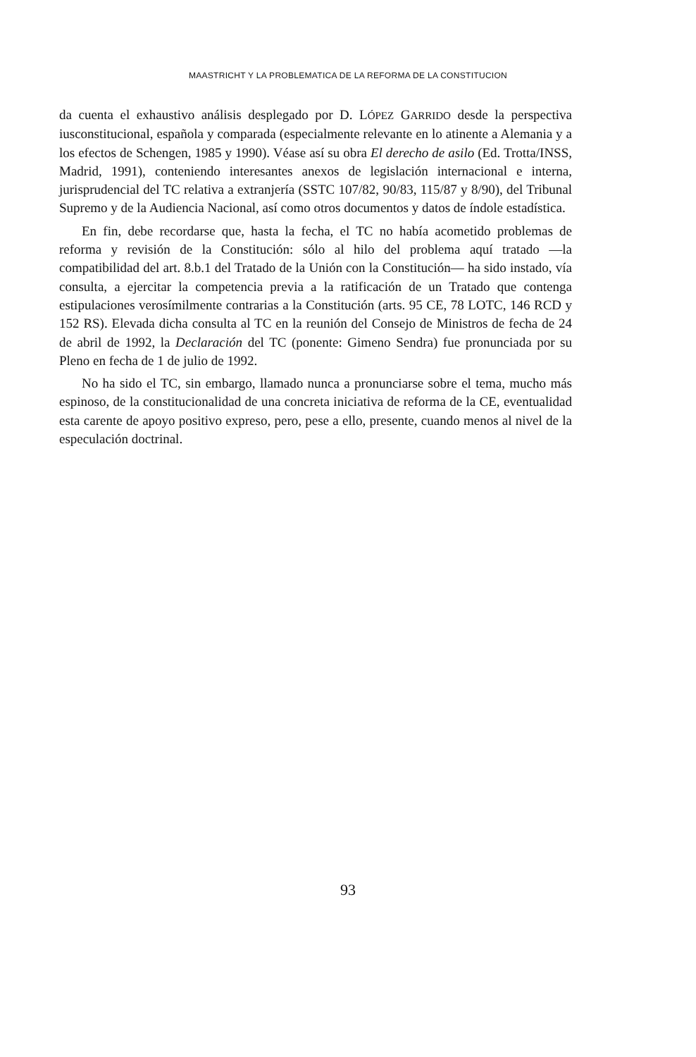MAASTRICHT Y LA PROBLEMATICA DE LA REFORMA DE LA CONSTITUCION
da cuenta el exhaustivo análisis desplegado por D. LÓPEZ GARRIDO desde la perspectiva iusconstitucional, española y comparada (especialmente relevante en lo atinente a Alemania y a los efectos de Schengen, 1985 y 1990). Véase así su obra El derecho de asilo (Ed. Trotta/INSS, Madrid, 1991), conteniendo interesantes anexos de legislación internacional e interna, jurisprudencial del TC relativa a extranjería (SSTC 107/82, 90/83, 115/87 y 8/90), del Tribunal Supremo y de la Audiencia Nacional, así como otros documentos y datos de índole estadística.
En fin, debe recordarse que, hasta la fecha, el TC no había acometido problemas de reforma y revisión de la Constitución: sólo al hilo del problema aquí tratado —la compatibilidad del art. 8.b.1 del Tratado de la Unión con la Constitución— ha sido instado, vía consulta, a ejercitar la competencia previa a la ratificación de un Tratado que contenga estipulaciones verosímilmente contrarias a la Constitución (arts. 95 CE, 78 LOTC, 146 RCD y 152 RS). Elevada dicha consulta al TC en la reunión del Consejo de Ministros de fecha de 24 de abril de 1992, la Declaración del TC (ponente: Gimeno Sendra) fue pronunciada por su Pleno en fecha de 1 de julio de 1992.
No ha sido el TC, sin embargo, llamado nunca a pronunciarse sobre el tema, mucho más espinoso, de la constitucionalidad de una concreta iniciativa de reforma de la CE, eventualidad esta carente de apoyo positivo expreso, pero, pese a ello, presente, cuando menos al nivel de la especulación doctrinal.
93